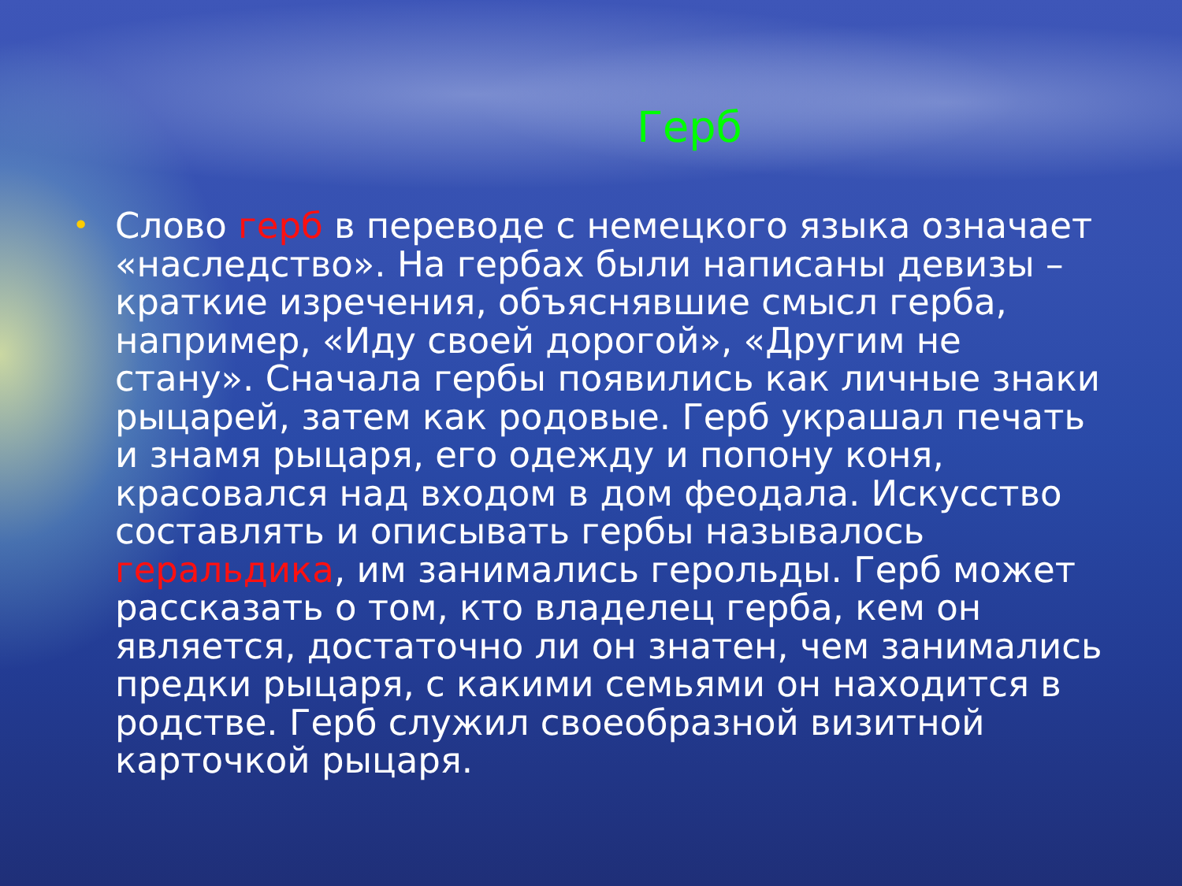Герб
•
Слово герб в переводе с немецкого языка означает «наследство». На гербах были написаны девизы – краткие изречения, объяснявшие смысл герба, например, «Иду своей дорогой», «Другим не стану». Сначала гербы появились как личные знаки рыцарей, затем как родовые. Герб украшал печать и знамя рыцаря, его одежду и попону коня, красовался над входом в дом феодала. Искусство составлять и описывать гербы называлось геральдика, им занимались герольды. Герб может рассказать о том, кто владелец герба, кем он является, достаточно ли он знатен, чем занимались предки рыцаря, с какими семьями он находится в родстве. Герб служил своеобразной визитной карточкой рыцаря.